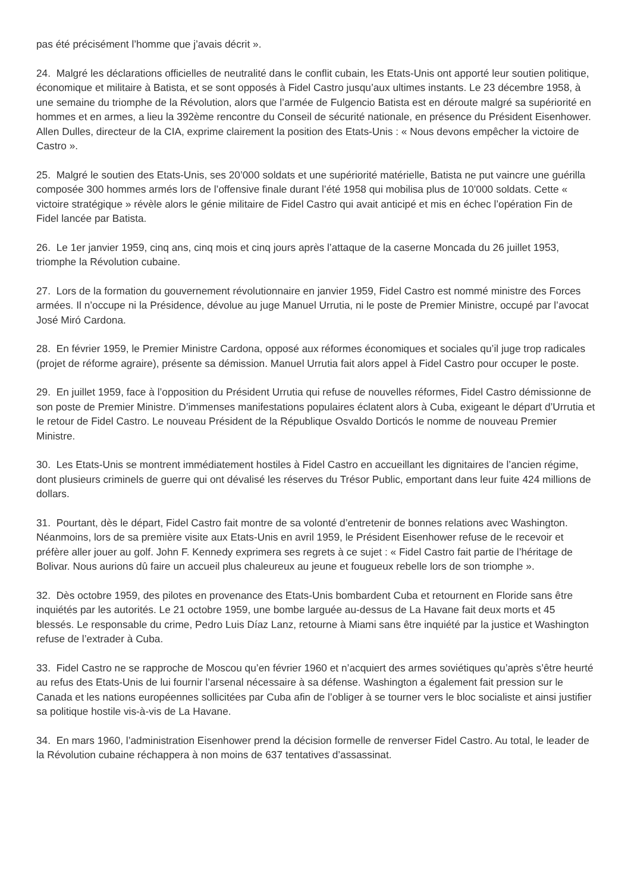pas été précisément l’homme que j’avais décrit ».
24. Malgré les déclarations officielles de neutralité dans le conflit cubain, les Etats-Unis ont apporté leur soutien politique, économique et militaire à Batista, et se sont opposés à Fidel Castro jusqu’aux ultimes instants. Le 23 décembre 1958, à une semaine du triomphe de la Révolution, alors que l’armée de Fulgencio Batista est en déroute malgré sa supériorité en hommes et en armes, a lieu la 392ème rencontre du Conseil de sécurité nationale, en présence du Président Eisenhower. Allen Dulles, directeur de la CIA, exprime clairement la position des Etats-Unis : « Nous devons empêcher la victoire de Castro ».
25. Malgré le soutien des Etats-Unis, ses 20’000 soldats et une supériorité matérielle, Batista ne put vaincre une guérilla composée 300 hommes armés lors de l’offensive finale durant l’été 1958 qui mobilisa plus de 10’000 soldats. Cette « victoire stratégique » révèle alors le génie militaire de Fidel Castro qui avait anticipé et mis en échec l’opération Fin de Fidel lancée par Batista.
26. Le 1er janvier 1959, cinq ans, cinq mois et cinq jours après l’attaque de la caserne Moncada du 26 juillet 1953, triomphe la Révolution cubaine.
27. Lors de la formation du gouvernement révolutionnaire en janvier 1959, Fidel Castro est nommé ministre des Forces armées. Il n’occupe ni la Présidence, dévolue au juge Manuel Urrutia, ni le poste de Premier Ministre, occupé par l’avocat José Miró Cardona.
28. En février 1959, le Premier Ministre Cardona, opposé aux réformes économiques et sociales qu’il juge trop radicales (projet de réforme agraire), présente sa démission. Manuel Urrutia fait alors appel à Fidel Castro pour occuper le poste.
29. En juillet 1959, face à l’opposition du Président Urrutia qui refuse de nouvelles réformes, Fidel Castro démissionne de son poste de Premier Ministre. D’immenses manifestations populaires éclatent alors à Cuba, exigeant le départ d’Urrutia et le retour de Fidel Castro. Le nouveau Président de la République Osvaldo Dorticós le nomme de nouveau Premier Ministre.
30. Les Etats-Unis se montrent immédiatement hostiles à Fidel Castro en accueillant les dignitaires de l’ancien régime, dont plusieurs criminels de guerre qui ont dévalisé les réserves du Trésor Public, emportant dans leur fuite 424 millions de dollars.
31. Pourtant, dès le départ, Fidel Castro fait montre de sa volonté d’entretenir de bonnes relations avec Washington. Néanmoins, lors de sa première visite aux Etats-Unis en avril 1959, le Président Eisenhower refuse de le recevoir et préfère aller jouer au golf. John F. Kennedy exprimera ses regrets à ce sujet : « Fidel Castro fait partie de l’héritage de Bolivar. Nous aurions dû faire un accueil plus chaleureux au jeune et fougueux rebelle lors de son triomphe ».
32. Dès octobre 1959, des pilotes en provenance des Etats-Unis bombardent Cuba et retournent en Floride sans être inquiétés par les autorités. Le 21 octobre 1959, une bombe larguée au-dessus de La Havane fait deux morts et 45 blessés. Le responsable du crime, Pedro Luis Díaz Lanz, retourne à Miami sans être inquiété par la justice et Washington refuse de l’extrader à Cuba.
33. Fidel Castro ne se rapproche de Moscou qu’en février 1960 et n’acquiert des armes soviétiques qu’après s’être heurté au refus des Etats-Unis de lui fournir l’arsenal nécessaire à sa défense. Washington a également fait pression sur le Canada et les nations européennes sollicitées par Cuba afin de l’obliger à se tourner vers le bloc socialiste et ainsi justifier sa politique hostile vis-à-vis de La Havane.
34. En mars 1960, l’administration Eisenhower prend la décision formelle de renverser Fidel Castro. Au total, le leader de la Révolution cubaine réchappera à non moins de 637 tentatives d’assassinat.